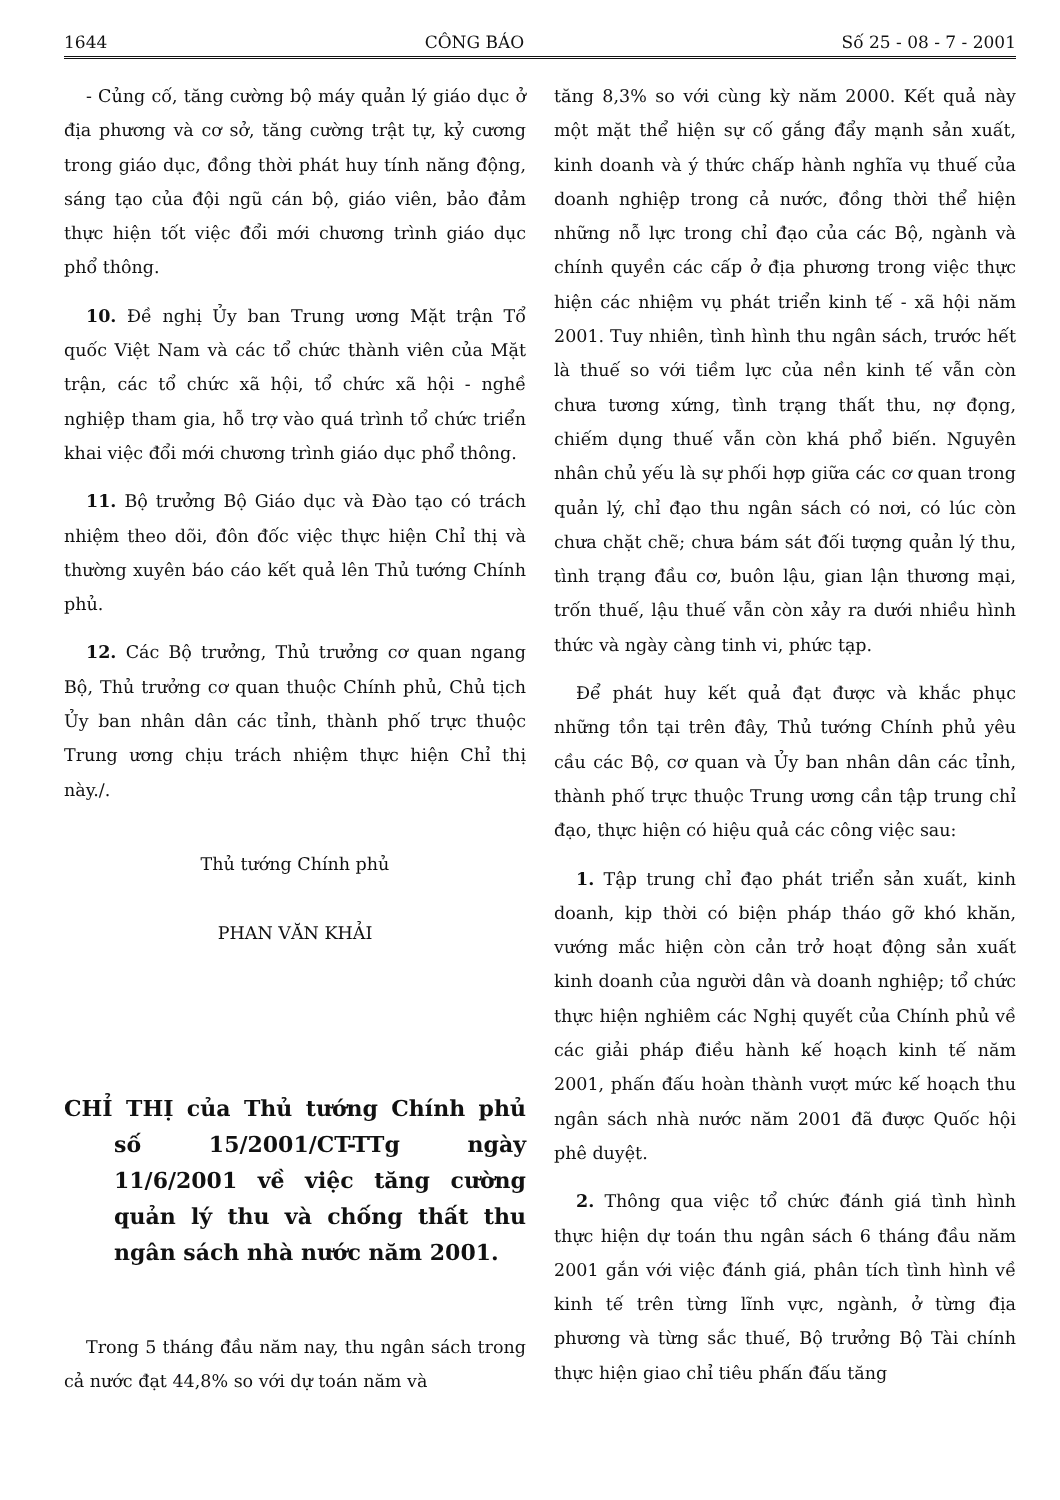1644 CÔNG BÁO Số 25 - 08 - 7 - 2001
- Củng cố, tăng cường bộ máy quản lý giáo dục ở địa phương và cơ sở, tăng cường trật tự, kỷ cương trong giáo dục, đồng thời phát huy tính năng động, sáng tạo của đội ngũ cán bộ, giáo viên, bảo đảm thực hiện tốt việc đổi mới chương trình giáo dục phổ thông.
10. Đề nghị Ủy ban Trung ương Mặt trận Tổ quốc Việt Nam và các tổ chức thành viên của Mặt trận, các tổ chức xã hội, tổ chức xã hội - nghề nghiệp tham gia, hỗ trợ vào quá trình tổ chức triển khai việc đổi mới chương trình giáo dục phổ thông.
11. Bộ trưởng Bộ Giáo dục và Đào tạo có trách nhiệm theo dõi, đôn đốc việc thực hiện Chỉ thị và thường xuyên báo cáo kết quả lên Thủ tướng Chính phủ.
12. Các Bộ trưởng, Thủ trưởng cơ quan ngang Bộ, Thủ trưởng cơ quan thuộc Chính phủ, Chủ tịch Ủy ban nhân dân các tỉnh, thành phố trực thuộc Trung ương chịu trách nhiệm thực hiện Chỉ thị này./.
Thủ tướng Chính phủ
PHAN VĂN KHẢI
CHỈ THỊ của Thủ tướng Chính phủ số 15/2001/CT-TTg ngày 11/6/2001 về việc tăng cường quản lý thu và chống thất thu ngân sách nhà nước năm 2001.
Trong 5 tháng đầu năm nay, thu ngân sách trong cả nước đạt 44,8% so với dự toán năm và
tăng 8,3% so với cùng kỳ năm 2000. Kết quả này một mặt thể hiện sự cố gắng đẩy mạnh sản xuất, kinh doanh và ý thức chấp hành nghĩa vụ thuế của doanh nghiệp trong cả nước, đồng thời thể hiện những nỗ lực trong chỉ đạo của các Bộ, ngành và chính quyền các cấp ở địa phương trong việc thực hiện các nhiệm vụ phát triển kinh tế - xã hội năm 2001. Tuy nhiên, tình hình thu ngân sách, trước hết là thuế so với tiềm lực của nền kinh tế vẫn còn chưa tương xứng, tình trạng thất thu, nợ đọng, chiếm dụng thuế vẫn còn khá phổ biến. Nguyên nhân chủ yếu là sự phối hợp giữa các cơ quan trong quản lý, chỉ đạo thu ngân sách có nơi, có lúc còn chưa chặt chẽ; chưa bám sát đối tượng quản lý thu, tình trạng đầu cơ, buôn lậu, gian lận thương mại, trốn thuế, lậu thuế vẫn còn xảy ra dưới nhiều hình thức và ngày càng tinh vi, phức tạp.
Để phát huy kết quả đạt được và khắc phục những tồn tại trên đây, Thủ tướng Chính phủ yêu cầu các Bộ, cơ quan và Ủy ban nhân dân các tỉnh, thành phố trực thuộc Trung ương cần tập trung chỉ đạo, thực hiện có hiệu quả các công việc sau:
1. Tập trung chỉ đạo phát triển sản xuất, kinh doanh, kịp thời có biện pháp tháo gỡ khó khăn, vướng mắc hiện còn cản trở hoạt động sản xuất kinh doanh của người dân và doanh nghiệp; tổ chức thực hiện nghiêm các Nghị quyết của Chính phủ về các giải pháp điều hành kế hoạch kinh tế năm 2001, phấn đấu hoàn thành vượt mức kế hoạch thu ngân sách nhà nước năm 2001 đã được Quốc hội phê duyệt.
2. Thông qua việc tổ chức đánh giá tình hình thực hiện dự toán thu ngân sách 6 tháng đầu năm 2001 gắn với việc đánh giá, phân tích tình hình về kinh tế trên từng lĩnh vực, ngành, ở từng địa phương và từng sắc thuế, Bộ trưởng Bộ Tài chính thực hiện giao chỉ tiêu phấn đấu tăng